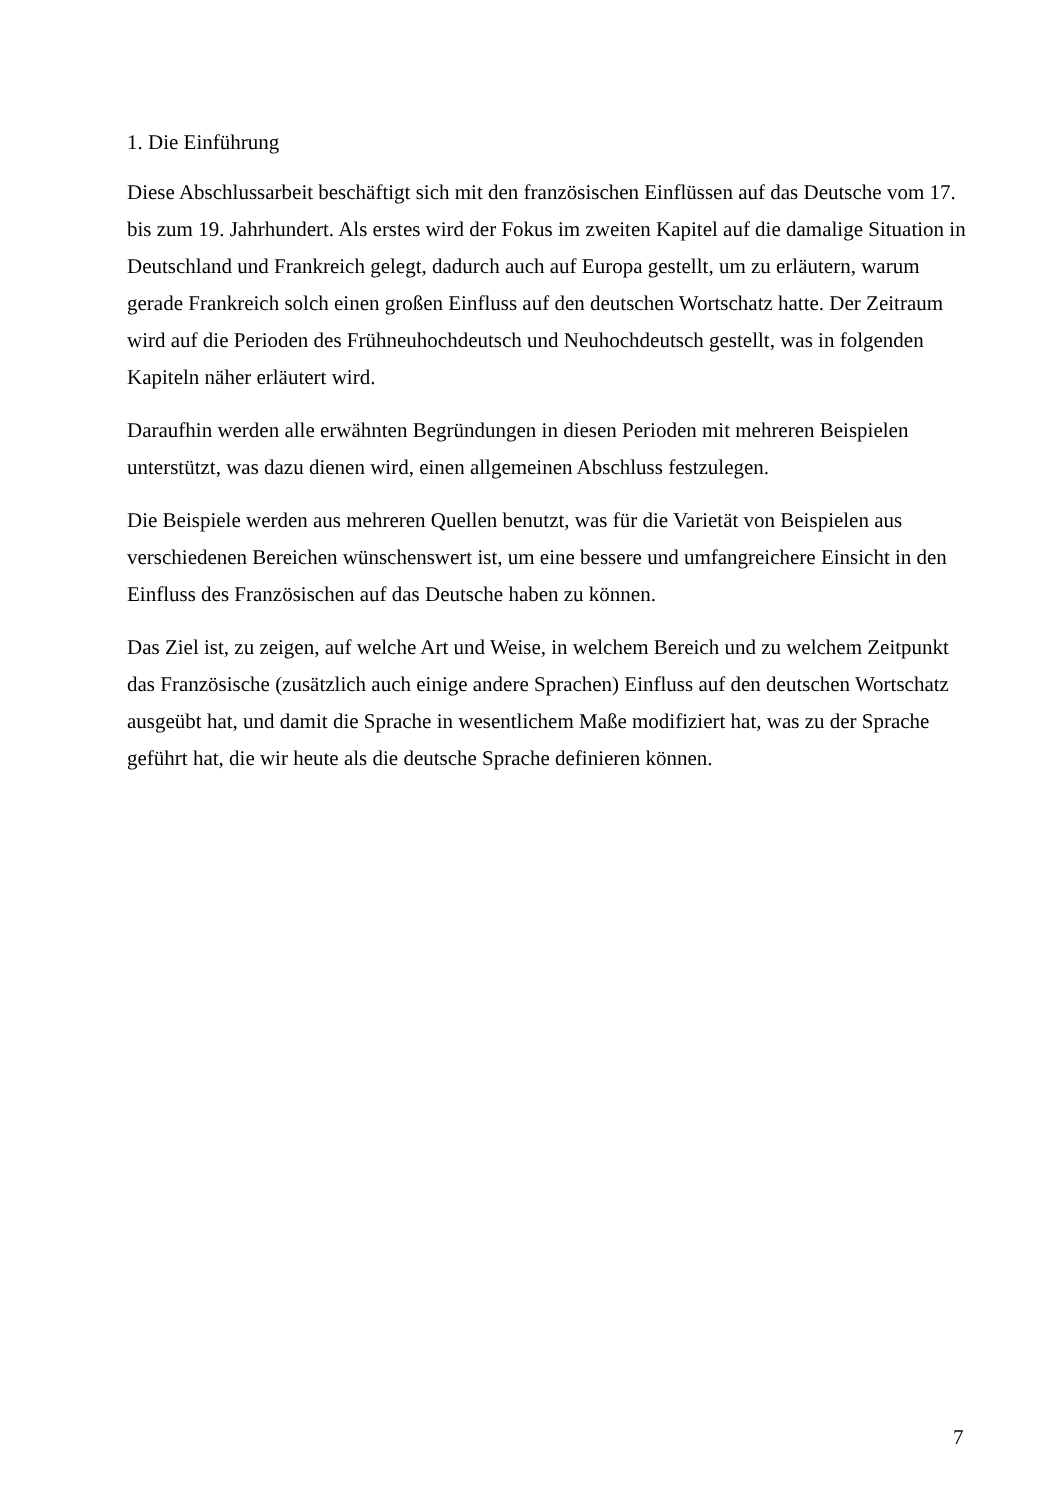1. Die Einführung
Diese Abschlussarbeit beschäftigt sich mit den französischen Einflüssen auf das Deutsche vom 17. bis zum 19. Jahrhundert. Als erstes wird der Fokus im zweiten Kapitel auf die damalige Situation in Deutschland und Frankreich gelegt, dadurch auch auf Europa gestellt, um zu erläutern, warum gerade Frankreich solch einen großen Einfluss auf den deutschen Wortschatz hatte. Der Zeitraum wird auf die Perioden des Frühneuhochdeutsch und Neuhochdeutsch gestellt, was in folgenden Kapiteln näher erläutert wird.
Daraufhin werden alle erwähnten Begründungen in diesen Perioden mit mehreren Beispielen unterstützt, was dazu dienen wird, einen allgemeinen Abschluss festzulegen.
Die Beispiele werden aus mehreren Quellen benutzt, was für die Varietät von Beispielen aus verschiedenen Bereichen wünschenswert ist, um eine bessere und umfangreichere Einsicht in den Einfluss des Französischen auf das Deutsche haben zu können.
Das Ziel ist, zu zeigen, auf welche Art und Weise, in welchem Bereich und zu welchem Zeitpunkt das Französische (zusätzlich auch einige andere Sprachen) Einfluss auf den deutschen Wortschatz ausgeübt hat, und damit die Sprache in wesentlichem Maße modifiziert hat, was zu der Sprache geführt hat, die wir heute als die deutsche Sprache definieren können.
7